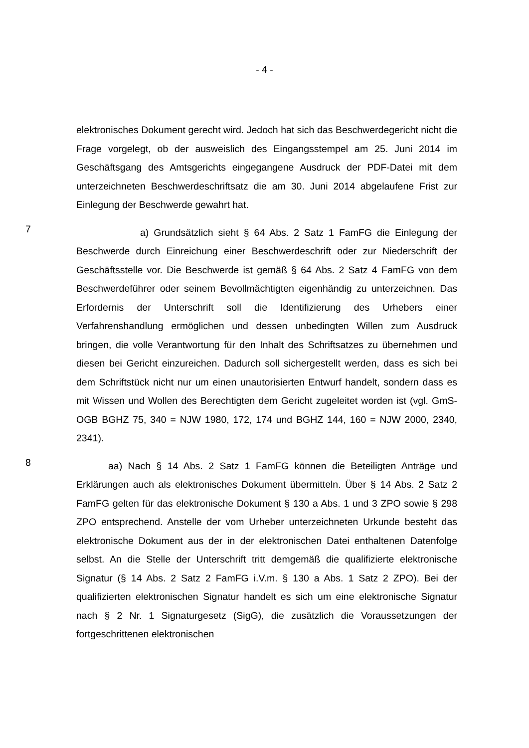- 4 -
elektronisches Dokument gerecht wird. Jedoch hat sich das Beschwerdegericht nicht die Frage vorgelegt, ob der ausweislich des Eingangsstempel am 25. Juni 2014 im Geschäftsgang des Amtsgerichts eingegangene Ausdruck der PDF-Datei mit dem unterzeichneten Beschwerdeschriftsatz die am 30. Juni 2014 abgelaufene Frist zur Einlegung der Beschwerde gewahrt hat.
7
a) Grundsätzlich sieht § 64 Abs. 2 Satz 1 FamFG die Einlegung der Beschwerde durch Einreichung einer Beschwerdeschrift oder zur Niederschrift der Geschäftsstelle vor. Die Beschwerde ist gemäß § 64 Abs. 2 Satz 4 FamFG von dem Beschwerdeführer oder seinem Bevollmächtigten eigenhändig zu unterzeichnen. Das Erfordernis der Unterschrift soll die Identifizierung des Urhebers einer Verfahrenshandlung ermöglichen und dessen unbedingten Willen zum Ausdruck bringen, die volle Verantwortung für den Inhalt des Schriftsatzes zu übernehmen und diesen bei Gericht einzureichen. Dadurch soll sichergestellt werden, dass es sich bei dem Schriftstück nicht nur um einen unautorisierten Entwurf handelt, sondern dass es mit Wissen und Wollen des Berechtigten dem Gericht zugeleitet worden ist (vgl. GmS-OGB BGHZ 75, 340 = NJW 1980, 172, 174 und BGHZ 144, 160 = NJW 2000, 2340, 2341).
8
aa) Nach § 14 Abs. 2 Satz 1 FamFG können die Beteiligten Anträge und Erklärungen auch als elektronisches Dokument übermitteln. Über § 14 Abs. 2 Satz 2 FamFG gelten für das elektronische Dokument § 130 a Abs. 1 und 3 ZPO sowie § 298 ZPO entsprechend. Anstelle der vom Urheber unterzeichneten Urkunde besteht das elektronische Dokument aus der in der elektronischen Datei enthaltenen Datenfolge selbst. An die Stelle der Unterschrift tritt demgemäß die qualifizierte elektronische Signatur (§ 14 Abs. 2 Satz 2 FamFG i.V.m. § 130 a Abs. 1 Satz 2 ZPO). Bei der qualifizierten elektronischen Signatur handelt es sich um eine elektronische Signatur nach § 2 Nr. 1 Signaturgesetz (SigG), die zusätzlich die Voraussetzungen der fortgeschrittenen elektronischen